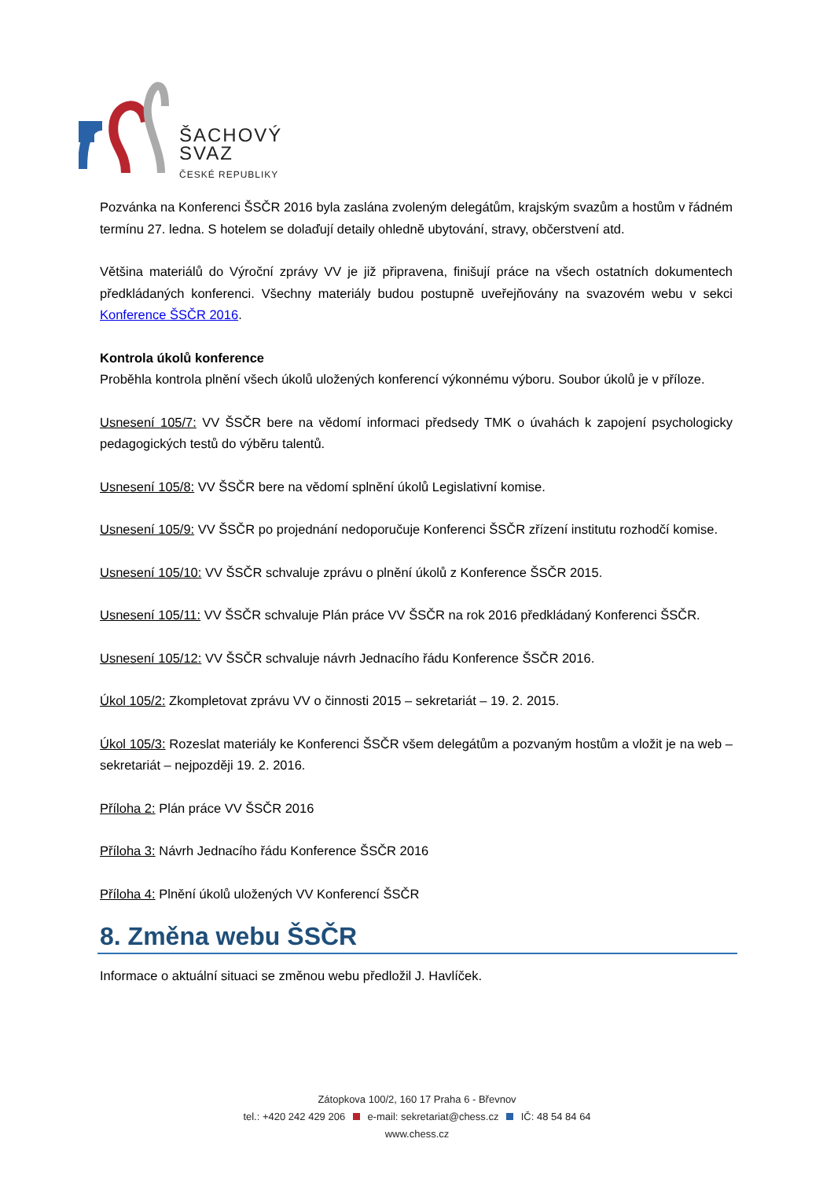ŠACHOVÝ
SVAZ
ČESKÉ REPUBLIKY
Pozvánka na Konferenci ŠSČR 2016 byla zaslána zvoleným delegátům, krajským svazům a hostům v řádném termínu 27. ledna. S hotelem se dolaďují detaily ohledně ubytování, stravy, občerstvení atd.
Většina materiálů do Výroční zprávy VV je již připravena, finišují práce na všech ostatních dokumentech předkládaných konferenci. Všechny materiály budou postupně uveřejňovány na svazovém webu v sekci Konference ŠSČR 2016.
Kontrola úkolů konference
Proběhla kontrola plnění všech úkolů uložených konferencí výkonnému výboru. Soubor úkolů je v příloze.
Usnesení 105/7: VV ŠSČR bere na vědomí informaci předsedy TMK o úvahách k zapojení psychologicky pedagogických testů do výběru talentů.
Usnesení 105/8: VV ŠSČR bere na vědomí splnění úkolů Legislativní komise.
Usnesení 105/9: VV ŠSČR po projednání nedoporučuje Konferenci ŠSČR zřízení institutu rozhodčí komise.
Usnesení 105/10: VV ŠSČR schvaluje zprávu o plnění úkolů z Konference ŠSČR 2015.
Usnesení 105/11: VV ŠSČR schvaluje Plán práce VV ŠSČR na rok 2016 předkládaný Konferenci ŠSČR.
Usnesení 105/12: VV ŠSČR schvaluje návrh Jednacího řádu Konference ŠSČR 2016.
Úkol 105/2: Zkompletovat zprávu VV o činnosti 2015 – sekretariát – 19. 2. 2015.
Úkol 105/3: Rozeslat materiály ke Konferenci ŠSČR všem delegátům a pozvaným hostům a vložit je na web – sekretariát – nejpozději 19. 2. 2016.
Příloha 2: Plán práce VV ŠSČR 2016
Příloha 3: Návrh Jednacího řádu Konference ŠSČR 2016
Příloha 4: Plnění úkolů uložených VV Konferencí ŠSČR
8. Změna webu ŠSČR
Informace o aktuální situaci se změnou webu předložil J. Havlíček.
Zátopkova 100/2, 160 17 Praha 6 - Břevnov
tel.: +420 242 429 206 e-mail: sekretariat@chess.cz IČ: 48 54 84 64
www.chess.cz